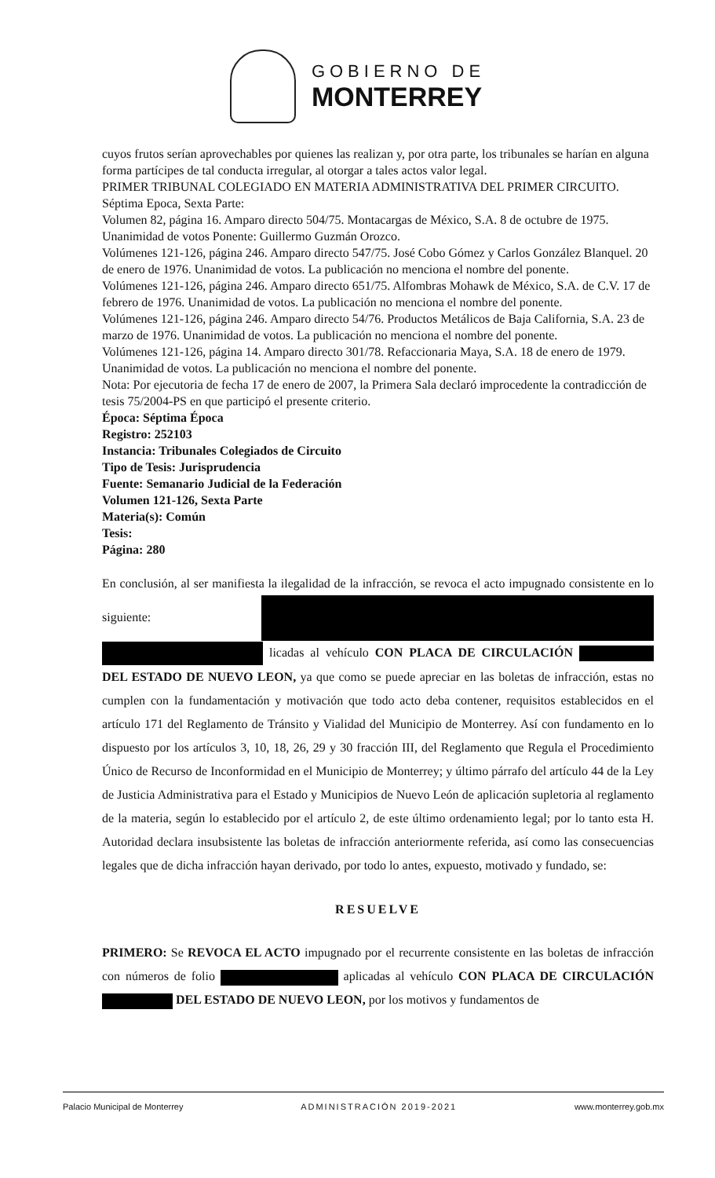GOBIERNO DE
MONTERREY
cuyos frutos serían aprovechables por quienes las realizan y, por otra parte, los tribunales se harían en alguna forma partícipes de tal conducta irregular, al otorgar a tales actos valor legal.
PRIMER TRIBUNAL COLEGIADO EN MATERIA ADMINISTRATIVA DEL PRIMER CIRCUITO.
Séptima Epoca, Sexta Parte:
Volumen 82, página 16. Amparo directo 504/75. Montacargas de México, S.A. 8 de octubre de 1975. Unanimidad de votos Ponente: Guillermo Guzmán Orozco.
Volúmenes 121-126, página 246. Amparo directo 547/75. José Cobo Gómez y Carlos González Blanquel. 20 de enero de 1976. Unanimidad de votos. La publicación no menciona el nombre del ponente.
Volúmenes 121-126, página 246. Amparo directo 651/75. Alfombras Mohawk de México, S.A. de C.V. 17 de febrero de 1976. Unanimidad de votos. La publicación no menciona el nombre del ponente.
Volúmenes 121-126, página 246. Amparo directo 54/76. Productos Metálicos de Baja California, S.A. 23 de marzo de 1976. Unanimidad de votos. La publicación no menciona el nombre del ponente.
Volúmenes 121-126, página 14. Amparo directo 301/78. Refaccionaria Maya, S.A. 18 de enero de 1979. Unanimidad de votos. La publicación no menciona el nombre del ponente.
Nota: Por ejecutoria de fecha 17 de enero de 2007, la Primera Sala declaró improcedente la contradicción de tesis 75/2004-PS en que participó el presente criterio.
Época: Séptima Época
Registro: 252103
Instancia: Tribunales Colegiados de Circuito
Tipo de Tesis: Jurisprudencia
Fuente: Semanario Judicial de la Federación
Volumen 121-126, Sexta Parte
Materia(s): Común
Tesis:
Página: 280
En conclusión, al ser manifiesta la ilegalidad de la infracción, se revoca el acto impugnado consistente en lo siguiente: licadas al vehículo CON PLACA DE CIRCULACIÓN DEL ESTADO DE NUEVO LEON, ya que como se puede apreciar en las boletas de infracción, estas no cumplen con la fundamentación y motivación que todo acto deba contener, requisitos establecidos en el artículo 171 del Reglamento de Tránsito y Vialidad del Municipio de Monterrey. Así con fundamento en lo dispuesto por los artículos 3, 10, 18, 26, 29 y 30 fracción III, del Reglamento que Regula el Procedimiento Único de Recurso de Inconformidad en el Municipio de Monterrey; y último párrafo del artículo 44 de la Ley de Justicia Administrativa para el Estado y Municipios de Nuevo León de aplicación supletoria al reglamento de la materia, según lo establecido por el artículo 2, de este último ordenamiento legal; por lo tanto esta H. Autoridad declara insubsistente las boletas de infracción anteriormente referida, así como las consecuencias legales que de dicha infracción hayan derivado, por todo lo antes, expuesto, motivado y fundado, se:
RESUELVE
PRIMERO: Se REVOCA EL ACTO impugnado por el recurrente consistente en las boletas de infracción con números de folio aplicadas al vehículo CON PLACA DE CIRCULACIÓN DEL ESTADO DE NUEVO LEON, por los motivos y fundamentos de
Palacio Municipal de Monterrey ADMINISTRACIÓN 2019-2021 www.monterrey.gob.mx